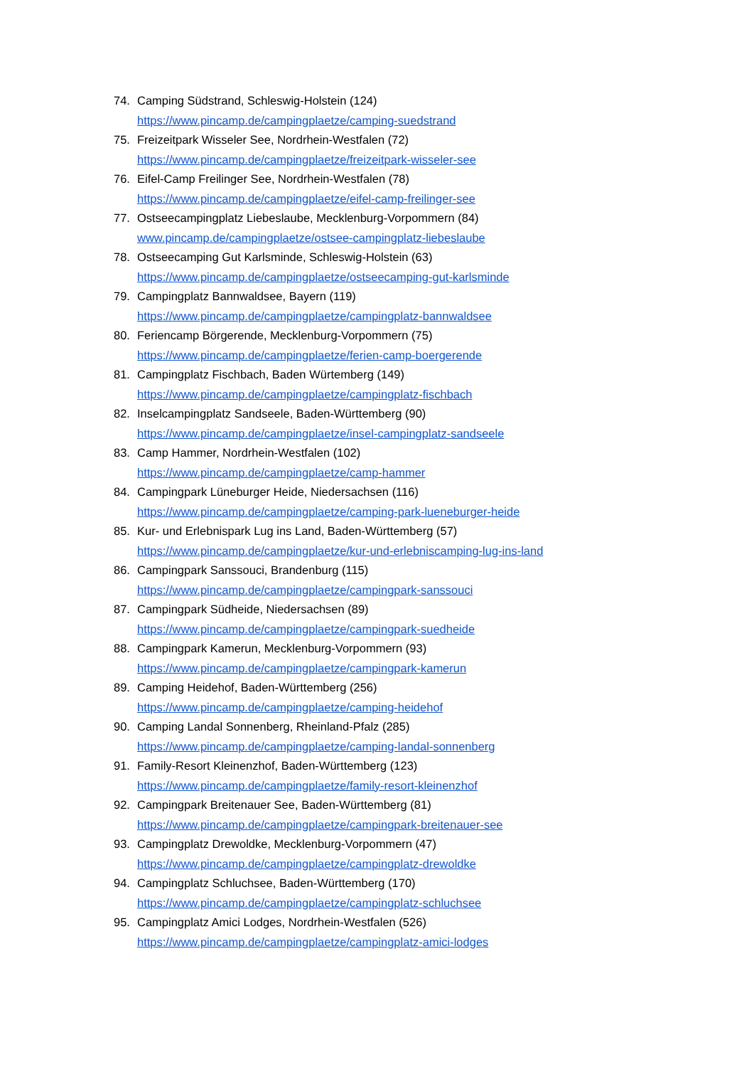74. Camping Südstrand, Schleswig-Holstein (124)
https://www.pincamp.de/campingplaetze/camping-suedstrand
75. Freizeitpark Wisseler See, Nordrhein-Westfalen (72)
https://www.pincamp.de/campingplaetze/freizeitpark-wisseler-see
76. Eifel-Camp Freilinger See, Nordrhein-Westfalen (78)
https://www.pincamp.de/campingplaetze/eifel-camp-freilinger-see
77. Ostseecampingplatz Liebeslaube, Mecklenburg-Vorpommern (84)
www.pincamp.de/campingplaetze/ostsee-campingplatz-liebeslaube
78. Ostseecamping Gut Karlsminde, Schleswig-Holstein (63)
https://www.pincamp.de/campingplaetze/ostseecamping-gut-karlsminde
79. Campingplatz Bannwaldsee, Bayern (119)
https://www.pincamp.de/campingplaetze/campingplatz-bannwaldsee
80. Feriencamp Börgerende, Mecklenburg-Vorpommern (75)
https://www.pincamp.de/campingplaetze/ferien-camp-boergerende
81. Campingplatz Fischbach, Baden Würtemberg (149)
https://www.pincamp.de/campingplaetze/campingplatz-fischbach
82. Inselcampingplatz Sandseele, Baden-Württemberg (90)
https://www.pincamp.de/campingplaetze/insel-campingplatz-sandseele
83. Camp Hammer, Nordrhein-Westfalen (102)
https://www.pincamp.de/campingplaetze/camp-hammer
84. Campingpark Lüneburger Heide, Niedersachsen (116)
https://www.pincamp.de/campingplaetze/camping-park-lueneburger-heide
85. Kur- und Erlebnispark Lug ins Land, Baden-Württemberg (57)
https://www.pincamp.de/campingplaetze/kur-und-erlebniscamping-lug-ins-land
86. Campingpark Sanssouci, Brandenburg (115)
https://www.pincamp.de/campingplaetze/campingpark-sanssouci
87. Campingpark Südheide, Niedersachsen (89)
https://www.pincamp.de/campingplaetze/campingpark-suedheide
88. Campingpark Kamerun, Mecklenburg-Vorpommern (93)
https://www.pincamp.de/campingplaetze/campingpark-kamerun
89. Camping Heidehof, Baden-Württemberg (256)
https://www.pincamp.de/campingplaetze/camping-heidehof
90. Camping Landal Sonnenberg, Rheinland-Pfalz (285)
https://www.pincamp.de/campingplaetze/camping-landal-sonnenberg
91. Family-Resort Kleinenzhof, Baden-Württemberg (123)
https://www.pincamp.de/campingplaetze/family-resort-kleinenzhof
92. Campingpark Breitenauer See, Baden-Württemberg (81)
https://www.pincamp.de/campingplaetze/campingpark-breitenauer-see
93. Campingplatz Drewoldke, Mecklenburg-Vorpommern (47)
https://www.pincamp.de/campingplaetze/campingplatz-drewoldke
94. Campingplatz Schluchsee, Baden-Württemberg (170)
https://www.pincamp.de/campingplaetze/campingplatz-schluchsee
95. Campingplatz Amici Lodges, Nordrhein-Westfalen (526)
https://www.pincamp.de/campingplaetze/campingplatz-amici-lodges